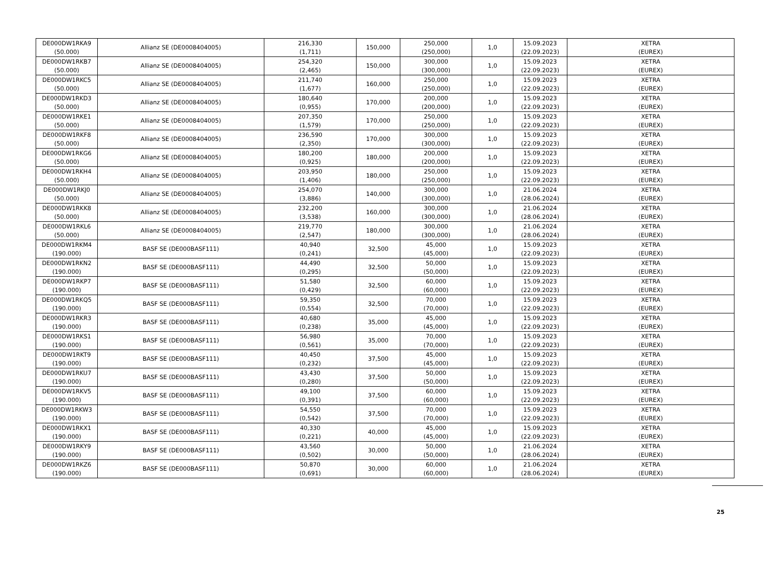| DE000DW1RKA9 (50.000) | Allianz SE (DE0008404005) | 216,330 (1,711) | 150,000 | 250,000 (250,000) | 1,0 | 15.09.2023 (22.09.2023) | XETRA (EUREX) |
| DE000DW1RKB7 (50.000) | Allianz SE (DE0008404005) | 254,320 (2,465) | 150,000 | 300,000 (300,000) | 1,0 | 15.09.2023 (22.09.2023) | XETRA (EUREX) |
| DE000DW1RKC5 (50.000) | Allianz SE (DE0008404005) | 211,740 (1,677) | 160,000 | 250,000 (250,000) | 1,0 | 15.09.2023 (22.09.2023) | XETRA (EUREX) |
| DE000DW1RKD3 (50.000) | Allianz SE (DE0008404005) | 180,640 (0,955) | 170,000 | 200,000 (200,000) | 1,0 | 15.09.2023 (22.09.2023) | XETRA (EUREX) |
| DE000DW1RKE1 (50.000) | Allianz SE (DE0008404005) | 207,350 (1,579) | 170,000 | 250,000 (250,000) | 1,0 | 15.09.2023 (22.09.2023) | XETRA (EUREX) |
| DE000DW1RKF8 (50.000) | Allianz SE (DE0008404005) | 236,590 (2,350) | 170,000 | 300,000 (300,000) | 1,0 | 15.09.2023 (22.09.2023) | XETRA (EUREX) |
| DE000DW1RKG6 (50.000) | Allianz SE (DE0008404005) | 180,200 (0,925) | 180,000 | 200,000 (200,000) | 1,0 | 15.09.2023 (22.09.2023) | XETRA (EUREX) |
| DE000DW1RKH4 (50.000) | Allianz SE (DE0008404005) | 203,950 (1,406) | 180,000 | 250,000 (250,000) | 1,0 | 15.09.2023 (22.09.2023) | XETRA (EUREX) |
| DE000DW1RKJ0 (50.000) | Allianz SE (DE0008404005) | 254,070 (3,886) | 140,000 | 300,000 (300,000) | 1,0 | 21.06.2024 (28.06.2024) | XETRA (EUREX) |
| DE000DW1RKK8 (50.000) | Allianz SE (DE0008404005) | 232,200 (3,538) | 160,000 | 300,000 (300,000) | 1,0 | 21.06.2024 (28.06.2024) | XETRA (EUREX) |
| DE000DW1RKL6 (50.000) | Allianz SE (DE0008404005) | 219,770 (2,547) | 180,000 | 300,000 (300,000) | 1,0 | 21.06.2024 (28.06.2024) | XETRA (EUREX) |
| DE000DW1RKM4 (190.000) | BASF SE (DE000BASF111) | 40,940 (0,241) | 32,500 | 45,000 (45,000) | 1,0 | 15.09.2023 (22.09.2023) | XETRA (EUREX) |
| DE000DW1RKN2 (190.000) | BASF SE (DE000BASF111) | 44,490 (0,295) | 32,500 | 50,000 (50,000) | 1,0 | 15.09.2023 (22.09.2023) | XETRA (EUREX) |
| DE000DW1RKP7 (190.000) | BASF SE (DE000BASF111) | 51,580 (0,429) | 32,500 | 60,000 (60,000) | 1,0 | 15.09.2023 (22.09.2023) | XETRA (EUREX) |
| DE000DW1RKQ5 (190.000) | BASF SE (DE000BASF111) | 59,350 (0,554) | 32,500 | 70,000 (70,000) | 1,0 | 15.09.2023 (22.09.2023) | XETRA (EUREX) |
| DE000DW1RKR3 (190.000) | BASF SE (DE000BASF111) | 40,680 (0,238) | 35,000 | 45,000 (45,000) | 1,0 | 15.09.2023 (22.09.2023) | XETRA (EUREX) |
| DE000DW1RKS1 (190.000) | BASF SE (DE000BASF111) | 56,980 (0,561) | 35,000 | 70,000 (70,000) | 1,0 | 15.09.2023 (22.09.2023) | XETRA (EUREX) |
| DE000DW1RKT9 (190.000) | BASF SE (DE000BASF111) | 40,450 (0,232) | 37,500 | 45,000 (45,000) | 1,0 | 15.09.2023 (22.09.2023) | XETRA (EUREX) |
| DE000DW1RKU7 (190.000) | BASF SE (DE000BASF111) | 43,430 (0,280) | 37,500 | 50,000 (50,000) | 1,0 | 15.09.2023 (22.09.2023) | XETRA (EUREX) |
| DE000DW1RKV5 (190.000) | BASF SE (DE000BASF111) | 49,100 (0,391) | 37,500 | 60,000 (60,000) | 1,0 | 15.09.2023 (22.09.2023) | XETRA (EUREX) |
| DE000DW1RKW3 (190.000) | BASF SE (DE000BASF111) | 54,550 (0,542) | 37,500 | 70,000 (70,000) | 1,0 | 15.09.2023 (22.09.2023) | XETRA (EUREX) |
| DE000DW1RKX1 (190.000) | BASF SE (DE000BASF111) | 40,330 (0,221) | 40,000 | 45,000 (45,000) | 1,0 | 15.09.2023 (22.09.2023) | XETRA (EUREX) |
| DE000DW1RKY9 (190.000) | BASF SE (DE000BASF111) | 43,560 (0,502) | 30,000 | 50,000 (50,000) | 1,0 | 21.06.2024 (28.06.2024) | XETRA (EUREX) |
| DE000DW1RKZ6 (190.000) | BASF SE (DE000BASF111) | 50,870 (0,691) | 30,000 | 60,000 (60,000) | 1,0 | 21.06.2024 (28.06.2024) | XETRA (EUREX) |
25